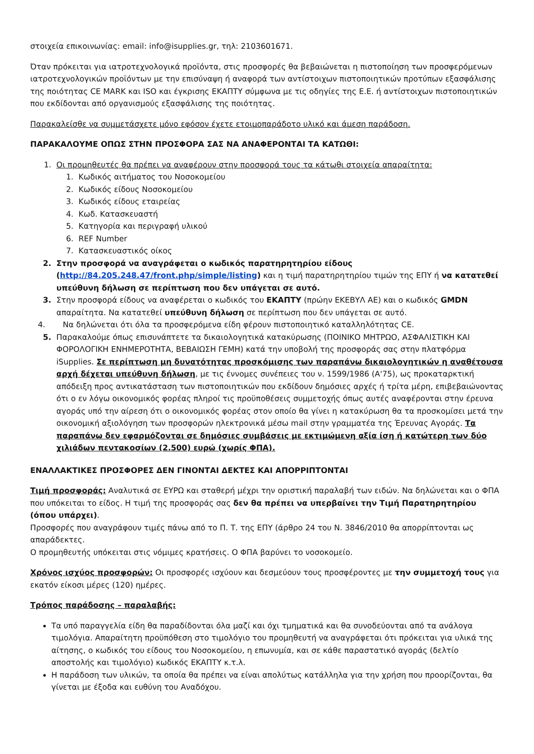στοιχεία επικοινωνίας: email: info@isupplies.gr, τηλ: 2103601671.
Όταν πρόκειται για ιατροτεχνολογικά προϊόντα, στις προσφορές θα βεβαιώνεται η πιστοποίηση των προσφερόμενων ιατροτεχνολογικών προϊόντων με την επισύναψη ή αναφορά των αντίστοιχων πιστοποιητικών προτύπων εξασφάλισης της ποιότητας CE MARK και ISO και έγκρισης ΕΚΑΠΤΥ σύμφωνα με τις οδηγίες της Ε.Ε. ή αντίστοιχων πιστοποιητικών που εκδίδονται από οργανισμούς εξασφάλισης της ποιότητας.
Παρακαλείσθε να συμμετάσχετε μόνο εφόσον έχετε ετοιμοπαράδοτο υλικό και άμεση παράδοση.
ΠΑΡΑΚΑΛΟΥΜΕ ΟΠΩΣ ΣΤΗΝ ΠΡΟΣΦΟΡΑ ΣΑΣ ΝΑ ΑΝΑΦΕΡΟΝΤΑΙ ΤΑ ΚΑΤΩΘΙ:
1. Οι προμηθευτές θα πρέπει να αναφέρουν στην προσφορά τους τα κάτωθι στοιχεία απαραίτητα:
1. Κωδικός αιτήματος του Νοσοκομείου
2. Κωδικός είδους Νοσοκομείου
3. Κωδικός είδους εταιρείας
4. Κωδ. Κατασκευαστή
5. Κατηγορία και περιγραφή υλικού
6. REF Number
7. Κατασκευαστικός οίκος
2. Στην προσφορά να αναγράφεται ο κωδικός παρατηρητηρίου είδους (http://84.205.248.47/front.php/simple/listing) και η τιμή παρατηρητηρίου τιμών της ΕΠΥ ή να κατατεθεί υπεύθυνη δήλωση σε περίπτωση που δεν υπάγεται σε αυτό.
3. Στην προσφορά είδους να αναφέρεται ο κωδικός του ΕΚΑΠΤΥ (πρώην ΕΚΕΒΥΛ ΑΕ) και ο κωδικός GMDN απαραίτητα. Να κατατεθεί υπεύθυνη δήλωση σε περίπτωση που δεν υπάγεται σε αυτό.
4. Να δηλώνεται ότι όλα τα προσφερόμενα είδη φέρουν πιστοποιητικό καταλληλότητας CE.
5. Παρακαλούμε όπως επισυνάπτετε τα δικαιολογητικά κατακύρωσης (ΠΟΙΝΙΚΟ ΜΗΤΡΩΟ, ΑΣΦΑΛΙΣΤΙΚΗ ΚΑΙ ΦΟΡΟΛΟΓΙΚΗ ΕΝΗΜΕΡΟΤΗΤΑ, ΒΕΒΑΙΩΣΗ ΓΕΜΗ) κατά την υποβολή της προσφοράς σας στην πλατφόρμα iSupplies. Σε περίπτωση μη δυνατότητας προσκόμισης των παραπάνω δικαιολογητικών η αναθέτουσα αρχή δέχεται υπεύθυνη δήλωση, με τις έννομες συνέπειες του ν. 1599/1986 (Α'75), ως προκαταρκτική απόδειξη προς αντικατάσταση των πιστοποιητικών που εκδίδουν δημόσιες αρχές ή τρίτα μέρη, επιβεβαιώνοντας ότι ο εν λόγω οικονομικός φορέας πληροί τις προϋποθέσεις συμμετοχής όπως αυτές αναφέρονται στην έρευνα αγοράς υπό την αίρεση ότι ο οικονομικός φορέας στον οποίο θα γίνει η κατακύρωση θα τα προσκομίσει μετά την οικονομική αξιολόγηση των προσφορών ηλεκτρονικά μέσω mail στην γραμματέα της Έρευνας Αγοράς. Τα παραπάνω δεν εφαρμόζονται σε δημόσιες συμβάσεις με εκτιμώμενη αξία ίση ή κατώτερη των δύο χιλιάδων πεντακοσίων (2.500) ευρώ (χωρίς ΦΠΑ).
ΕΝΑΛΛΑΚΤΙΚΕΣ ΠΡΟΣΦΟΡΕΣ ΔΕΝ ΓΙΝΟΝΤΑΙ ΔΕΚΤΕΣ ΚΑΙ ΑΠΟΡΡΙΠΤΟΝΤΑΙ
Τιμή προσφοράς: Αναλυτικά σε ΕΥΡΩ και σταθερή μέχρι την οριστική παραλαβή των ειδών. Να δηλώνεται και ο ΦΠΑ που υπόκειται το είδος. Η τιμή της προσφοράς σας δεν θα πρέπει να υπερβαίνει την Τιμή Παρατηρητηρίου (όπου υπάρχει).
Προσφορές που αναγράφουν τιμές πάνω από το Π. Τ. της ΕΠΥ (άρθρο 24 του Ν. 3846/2010 θα απορρίπτονται ως απαράδεκτες.
Ο προμηθευτής υπόκειται στις νόμιμες κρατήσεις. Ο ΦΠΑ βαρύνει το νοσοκομείο.
Χρόνος ισχύος προσφορών: Οι προσφορές ισχύουν και δεσμεύουν τους προσφέροντες με την συμμετοχή τους για εκατόν είκοσι μέρες (120) ημέρες.
Τρόπος παράδοσης – παραλαβής:
Τα υπό παραγγελία είδη θα παραδίδονται όλα μαζί και όχι τμηματικά και θα συνοδεύονται από τα ανάλογα τιμολόγια. Απαραίτητη προϋπόθεση στο τιμολόγιο του προμηθευτή να αναγράφεται ότι πρόκειται για υλικά της αίτησης, ο κωδικός του είδους του Νοσοκομείου, η επωνυμία, και σε κάθε παραστατικό αγοράς (δελτίο αποστολής και τιμολόγιο) κωδικός ΕΚΑΠΤΥ κ.τ.λ.
Η παράδοση των υλικών, τα οποία θα πρέπει να είναι απολύτως κατάλληλα για την χρήση που προορίζονται, θα γίνεται με έξοδα και ευθύνη του Αναδόχου.